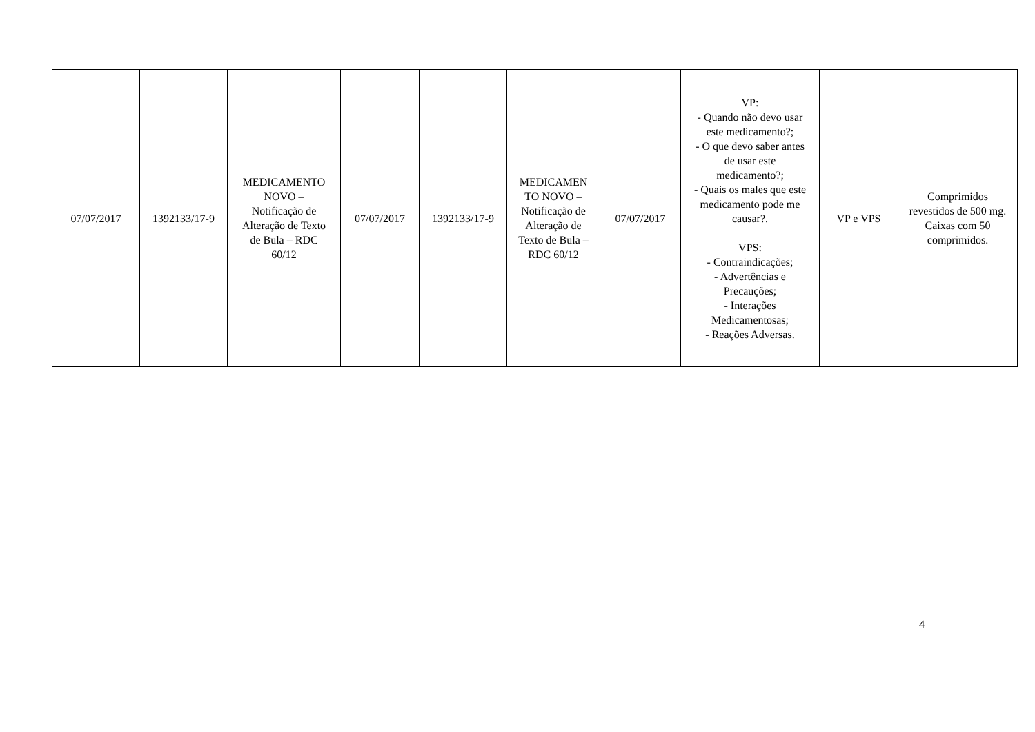| 07/07/2017 | 1392133/17-9 | MEDICAMENTO NOVO – Notificação de Alteração de Texto de Bula – RDC 60/12 | 07/07/2017 | 1392133/17-9 | MEDICAMEN TO NOVO – Notificação de Alteração de Texto de Bula – RDC 60/12 | 07/07/2017 | VP: - Quando não devo usar este medicamento?; - O que devo saber antes de usar este medicamento?; - Quais os males que este medicamento pode me causar?. VPS: - Contraindicações; - Advertências e Precauções; - Interações Medicamentosas; - Reações Adversas. | VP e VPS | Comprimidos revestidos de 500 mg. Caixas com 50 comprimidos. |
4